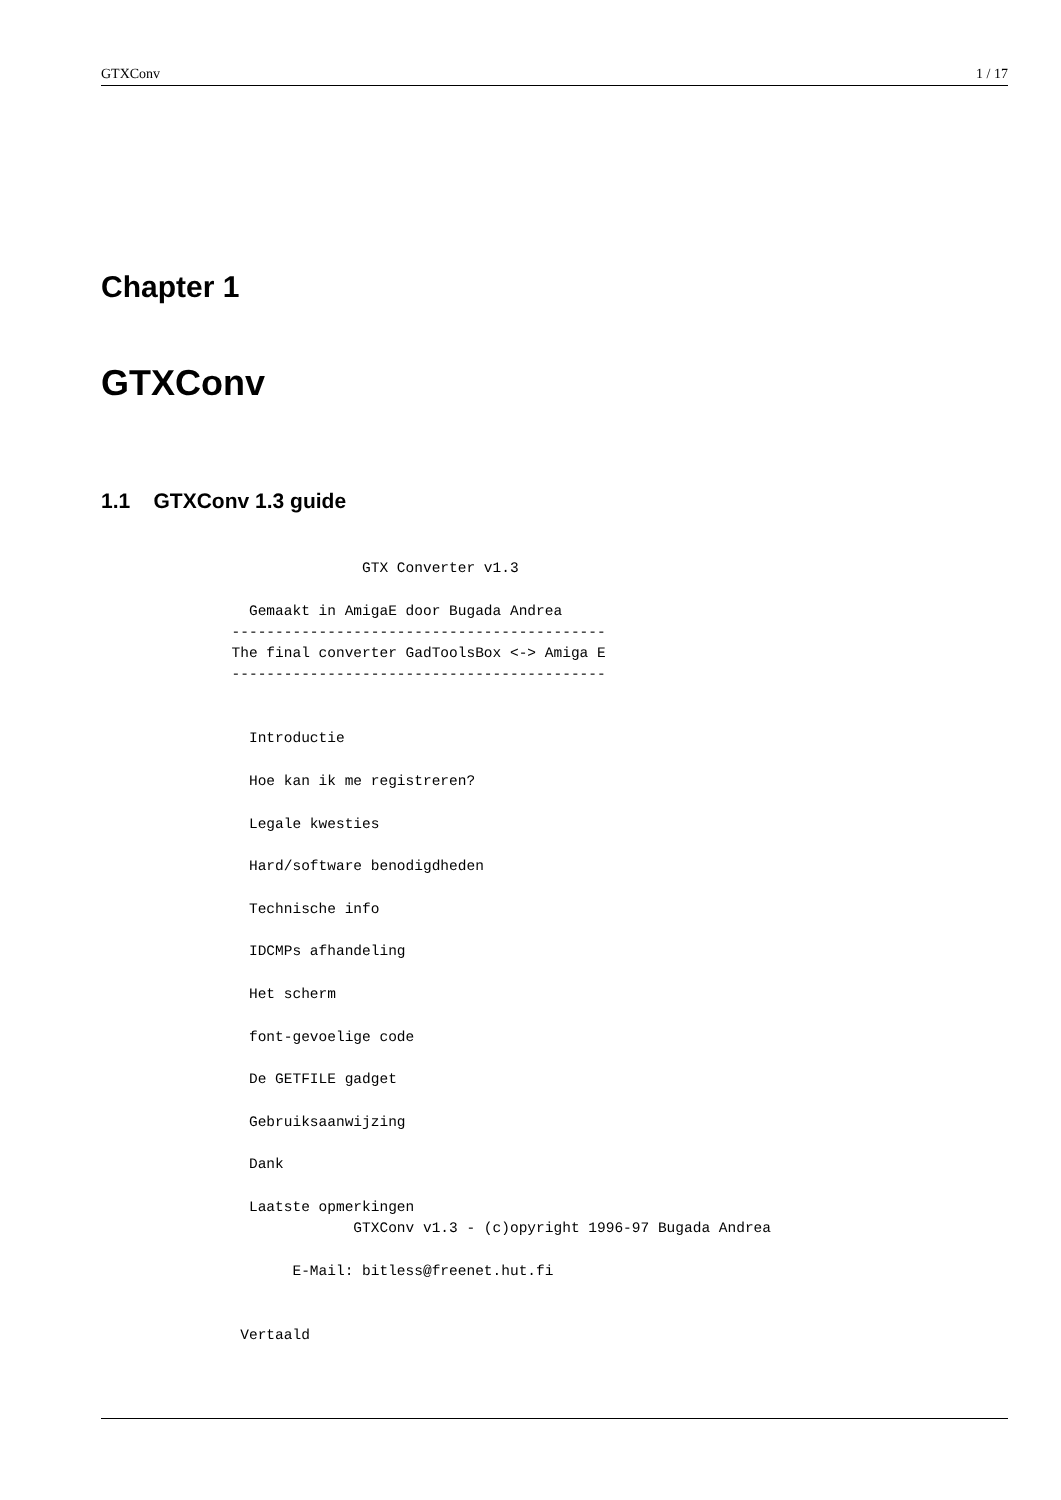GTXConv 1 / 17
Chapter 1
GTXConv
1.1 GTXConv 1.3 guide
                              GTX Converter v1.3

                 Gemaakt in AmigaE door Bugada Andrea
               -------------------------------------------
               The final converter GadToolsBox <-> Amiga E
               -------------------------------------------


                 Introductie

                 Hoe kan ik me registreren?

                 Legale kwesties

                 Hard/software benodigdheden

                 Technische info

                 IDCMPs afhandeling

                 Het scherm

                 font-gevoelige code

                 De GETFILE gadget

                 Gebruiksaanwijzing

                 Dank

                 Laatste opmerkingen
                             GTXConv v1.3 - (c)opyright 1996-97 Bugada Andrea

                      E-Mail: bitless@freenet.hut.fi


                Vertaald